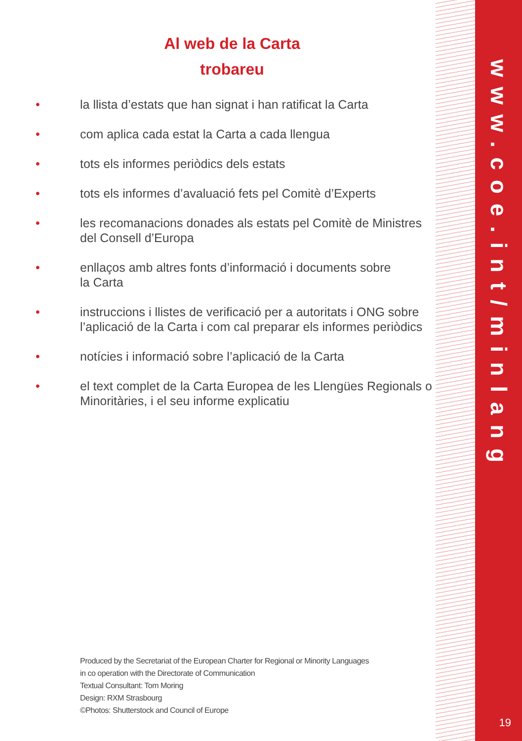Al web de la Carta
trobareu
• la llista d’estats que han signat i han ratificat la Carta
• com aplica cada estat la Carta a cada llengua
• tots els informes periòdics dels estats
• tots els informes d’avaluació fets pel Comitè d’Experts
• les recomanacions donades als estats pel Comitè de Ministres del Consell d’Europa
• enllaços amb altres fonts d’informació i documents sobre
la Carta
• instruccions i llistes de verificació per a autoritats i ONG sobre l’aplicació de la Carta i com cal preparar els informes periòdics
• notícies i informació sobre l’aplicació de la Carta
• el text complet de la Carta Europea de les Llengües Regionals o Minoritàries, i el seu informe explicatiu
Produced by the Secretariat of the European Charter for Regional or Minority Languages
in co operation with the Directorate of Communication
Textual Consultant: Tom Moring
Design: RXM Strasbourg
©Photos: Shutterstock and Council of Europe
www.coe.int/minlang
19